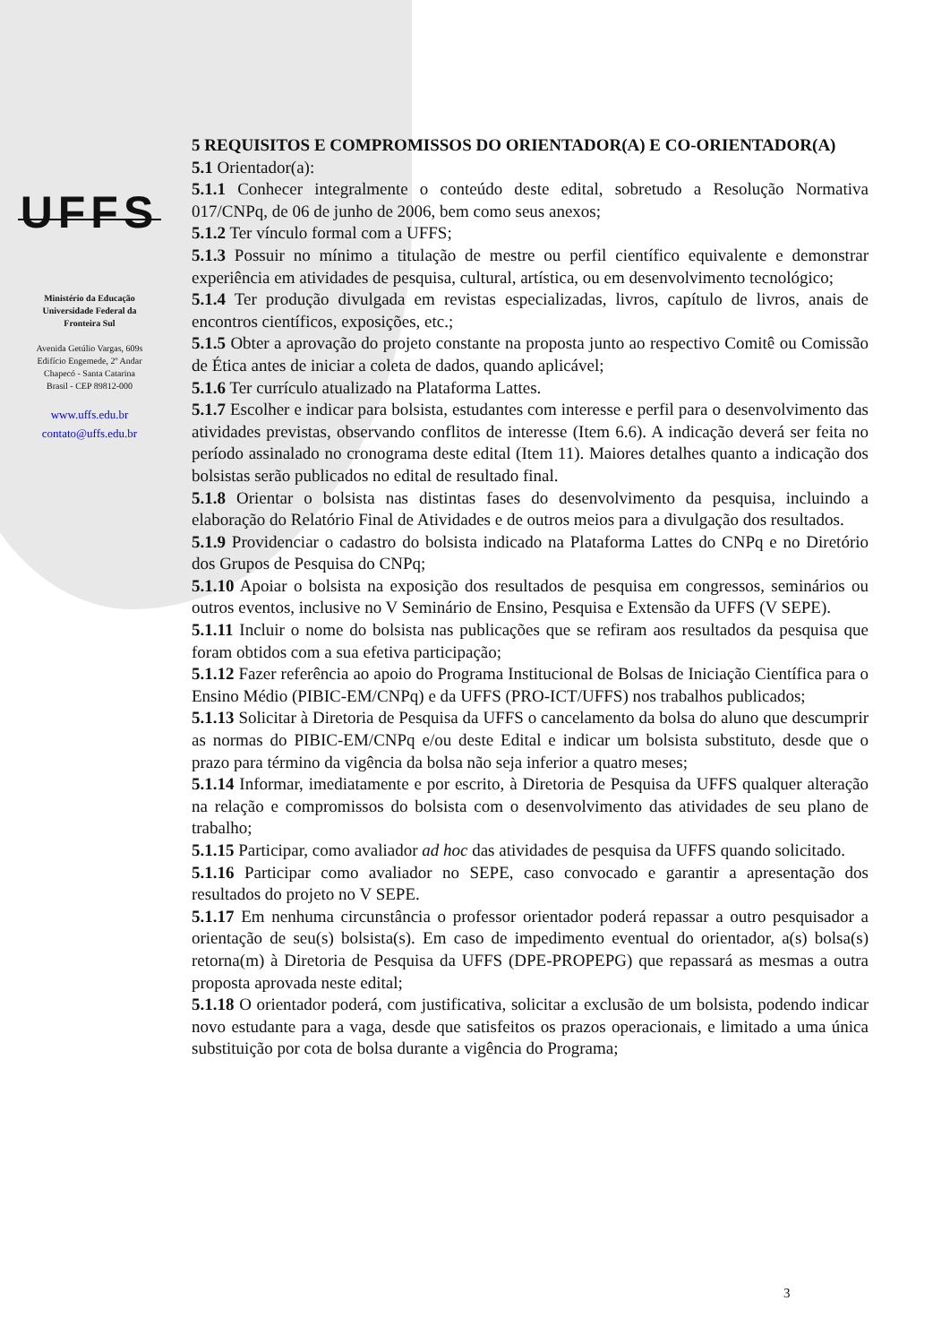UFFS
Ministério da Educação
Universidade Federal da
Fronteira Sul
Avenida Getúlio Vargas, 609s
Edifício Engemede, 2º Andar
Chapecó - Santa Catarina
Brasil - CEP 89812-000
www.uffs.edu.br
contato@uffs.edu.br
5 REQUISITOS E COMPROMISSOS DO ORIENTADOR(A) E CO-ORIENTADOR(A)
5.1 Orientador(a):
5.1.1 Conhecer integralmente o conteúdo deste edital, sobretudo a Resolução Normativa 017/CNPq, de 06 de junho de 2006, bem como seus anexos;
5.1.2 Ter vínculo formal com a UFFS;
5.1.3 Possuir no mínimo a titulação de mestre ou perfil científico equivalente e demonstrar experiência em atividades de pesquisa, cultural, artística, ou em desenvolvimento tecnológico;
5.1.4 Ter produção divulgada em revistas especializadas, livros, capítulo de livros, anais de encontros científicos, exposições, etc.;
5.1.5 Obter a aprovação do projeto constante na proposta junto ao respectivo Comitê ou Comissão de Ética antes de iniciar a coleta de dados, quando aplicável;
5.1.6 Ter currículo atualizado na Plataforma Lattes.
5.1.7 Escolher e indicar para bolsista, estudantes com interesse e perfil para o desenvolvimento das atividades previstas, observando conflitos de interesse (Item 6.6). A indicação deverá ser feita no período assinalado no cronograma deste edital (Item 11). Maiores detalhes quanto a indicação dos bolsistas serão publicados no edital de resultado final.
5.1.8 Orientar o bolsista nas distintas fases do desenvolvimento da pesquisa, incluindo a elaboração do Relatório Final de Atividades e de outros meios para a divulgação dos resultados.
5.1.9 Providenciar o cadastro do bolsista indicado na Plataforma Lattes do CNPq e no Diretório dos Grupos de Pesquisa do CNPq;
5.1.10 Apoiar o bolsista na exposição dos resultados de pesquisa em congressos, seminários ou outros eventos, inclusive no V Seminário de Ensino, Pesquisa e Extensão da UFFS (V SEPE).
5.1.11 Incluir o nome do bolsista nas publicações que se refiram aos resultados da pesquisa que foram obtidos com a sua efetiva participação;
5.1.12 Fazer referência ao apoio do Programa Institucional de Bolsas de Iniciação Científica para o Ensino Médio (PIBIC-EM/CNPq) e da UFFS (PRO-ICT/UFFS) nos trabalhos publicados;
5.1.13 Solicitar à Diretoria de Pesquisa da UFFS o cancelamento da bolsa do aluno que descumprir as normas do PIBIC-EM/CNPq e/ou deste Edital e indicar um bolsista substituto, desde que o prazo para término da vigência da bolsa não seja inferior a quatro meses;
5.1.14 Informar, imediatamente e por escrito, à Diretoria de Pesquisa da UFFS qualquer alteração na relação e compromissos do bolsista com o desenvolvimento das atividades de seu plano de trabalho;
5.1.15 Participar, como avaliador ad hoc das atividades de pesquisa da UFFS quando solicitado.
5.1.16 Participar como avaliador no SEPE, caso convocado e garantir a apresentação dos resultados do projeto no V SEPE.
5.1.17 Em nenhuma circunstância o professor orientador poderá repassar a outro pesquisador a orientação de seu(s) bolsista(s). Em caso de impedimento eventual do orientador, a(s) bolsa(s) retorna(m) à Diretoria de Pesquisa da UFFS (DPE-PROPEPG) que repassará as mesmas a outra proposta aprovada neste edital;
5.1.18 O orientador poderá, com justificativa, solicitar a exclusão de um bolsista, podendo indicar novo estudante para a vaga, desde que satisfeitos os prazos operacionais, e limitado a uma única substituição por cota de bolsa durante a vigência do Programa;
3